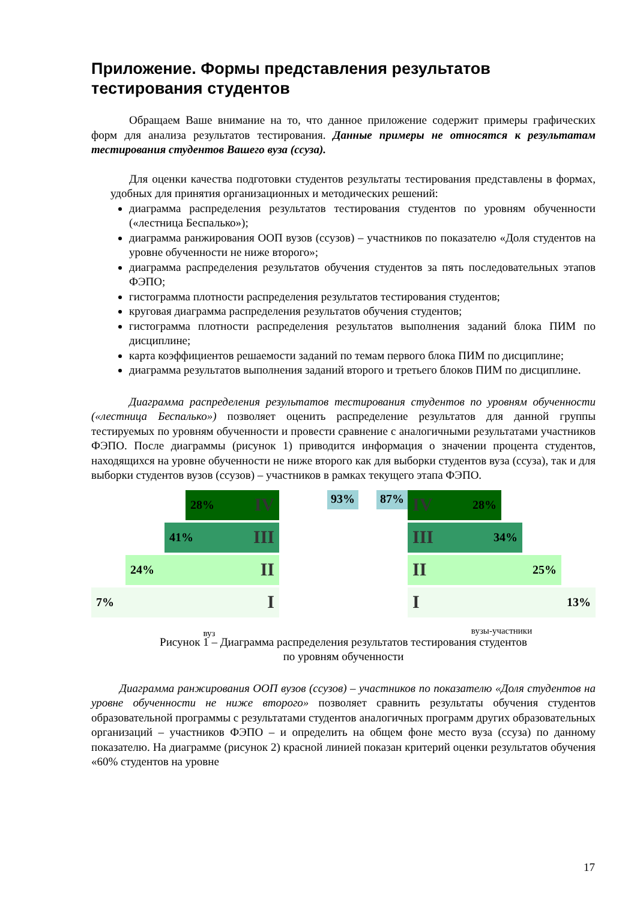Приложение. Формы представления результатов тестирования студентов
Обращаем Ваше внимание на то, что данное приложение содержит примеры графических форм для анализа результатов тестирования. Данные примеры не относятся к результатам тестирования студентов Вашего вуза (ссуза).
Для оценки качества подготовки студентов результаты тестирования представлены в формах, удобных для принятия организационных и методических решений:
диаграмма распределения результатов тестирования студентов по уровням обученности («лестница Беспалько»);
диаграмма ранжирования ООП вузов (ссузов) – участников по показателю «Доля студентов на уровне обученности не ниже второго»;
диаграмма распределения результатов обучения студентов за пять последовательных этапов ФЭПО;
гистограмма плотности распределения результатов тестирования студентов;
круговая диаграмма распределения результатов обучения студентов;
гистограмма плотности распределения результатов выполнения заданий блока ПИМ по дисциплине;
карта коэффициентов решаемости заданий по темам первого блока ПИМ по дисциплине;
диаграмма результатов выполнения заданий второго и третьего блоков ПИМ по дисциплине.
Диаграмма распределения результатов тестирования студентов по уровням обученности («лестница Беспалько») позволяет оценить распределение результатов для данной группы тестируемых по уровням обученности и провести сравнение с аналогичными результатами участников ФЭПО. После диаграммы (рисунок 1) приводится информация о значении процента студентов, находящихся на уровне обученности не ниже второго как для выборки студентов вуза (ссуза), так и для выборки студентов вузов (ссузов) – участников в рамках текущего этапа ФЭПО.
28% IV
41% III
24% II
7% I
вуз
93% 87%
IV 28%
III 34%
II 25%
I 13%
вузы-участники
Рисунок 1 – Диаграмма распределения результатов тестирования студентов
по уровням обученности
Диаграмма ранжирования ООП вузов (ссузов) – участников по показателю «Доля студентов на уровне обученности не ниже второго» позволяет сравнить результаты обучения студентов образовательной программы с результатами студентов аналогичных программ других образовательных организаций – участников ФЭПО – и определить на общем фоне место вуза (ссуза) по данному показателю. На диаграмме (рисунок 2) красной линией показан критерий оценки результатов обучения «60% студентов на уровне
17